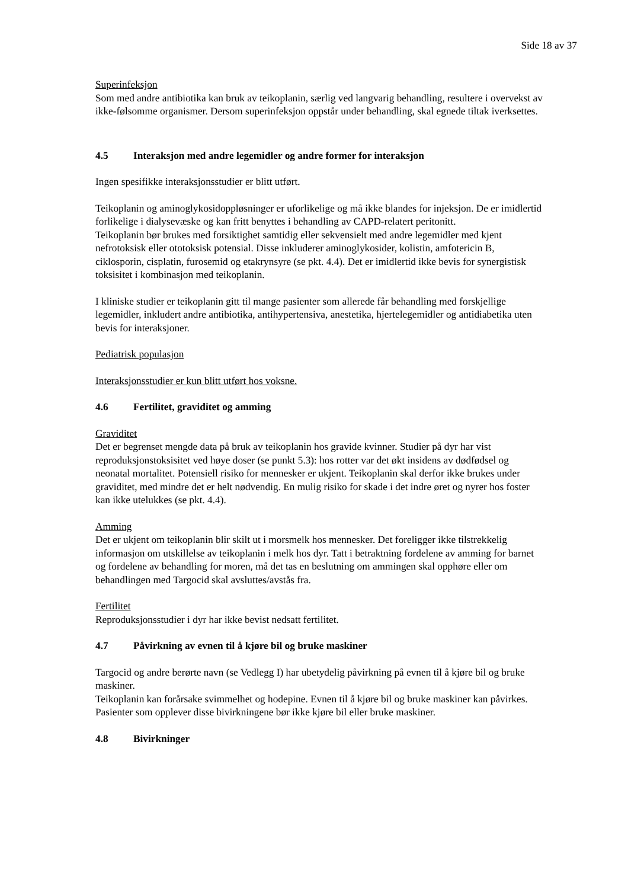Side 18 av 37
Superinfeksjon
Som med andre antibiotika kan bruk av teikoplanin, særlig ved langvarig behandling, resultere i overvekst av ikke-følsomme organismer. Dersom superinfeksjon oppstår under behandling, skal egnede tiltak iverksettes.
4.5 Interaksjon med andre legemidler og andre former for interaksjon
Ingen spesifikke interaksjonsstudier er blitt utført.
Teikoplanin og aminoglykosidoppløsninger er uforlikelige og må ikke blandes for injeksjon. De er imidlertid forlikelige i dialysevæske og kan fritt benyttes i behandling av CAPD-relatert peritonitt.
Teikoplanin bør brukes med forsiktighet samtidig eller sekvensielt med andre legemidler med kjent nefrotoksisk eller ototoksisk potensial. Disse inkluderer aminoglykosider, kolistin, amfotericin B, ciklosporin, cisplatin, furosemid og etakrynsyre (se pkt. 4.4). Det er imidlertid ikke bevis for synergistisk toksisitet i kombinasjon med teikoplanin.
I kliniske studier er teikoplanin gitt til mange pasienter som allerede får behandling med forskjellige legemidler, inkludert andre antibiotika, antihypertensiva, anestetika, hjertelegemidler og antidiabetika uten bevis for interaksjoner.
Pediatrisk populasjon
Interaksjonsstudier er kun blitt utført hos voksne.
4.6 Fertilitet, graviditet og amming
Graviditet
Det er begrenset mengde data på bruk av teikoplanin hos gravide kvinner. Studier på dyr har vist reproduksjonstoksisitet ved høye doser (se punkt 5.3): hos rotter var det økt insidens av dødfødsel og neonatal mortalitet. Potensiell risiko for mennesker er ukjent. Teikoplanin skal derfor ikke brukes under graviditet, med mindre det er helt nødvendig. En mulig risiko for skade i det indre øret og nyrer hos foster kan ikke utelukkes (se pkt. 4.4).
Amming
Det er ukjent om teikoplanin blir skilt ut i morsmelk hos mennesker. Det foreligger ikke tilstrekkelig informasjon om utskillelse av teikoplanin i melk hos dyr. Tatt i betraktning fordelene av amming for barnet og fordelene av behandling for moren, må det tas en beslutning om ammingen skal opphøre eller om behandlingen med Targocid skal avsluttes/avstås fra.
Fertilitet
Reproduksjonsstudier i dyr har ikke bevist nedsatt fertilitet.
4.7 Påvirkning av evnen til å kjøre bil og bruke maskiner
Targocid og andre berørte navn (se Vedlegg I) har ubetydelig påvirkning på evnen til å kjøre bil og bruke maskiner.
Teikoplanin kan forårsake svimmelhet og hodepine. Evnen til å kjøre bil og bruke maskiner kan påvirkes. Pasienter som opplever disse bivirkningene bør ikke kjøre bil eller bruke maskiner.
4.8 Bivirkninger